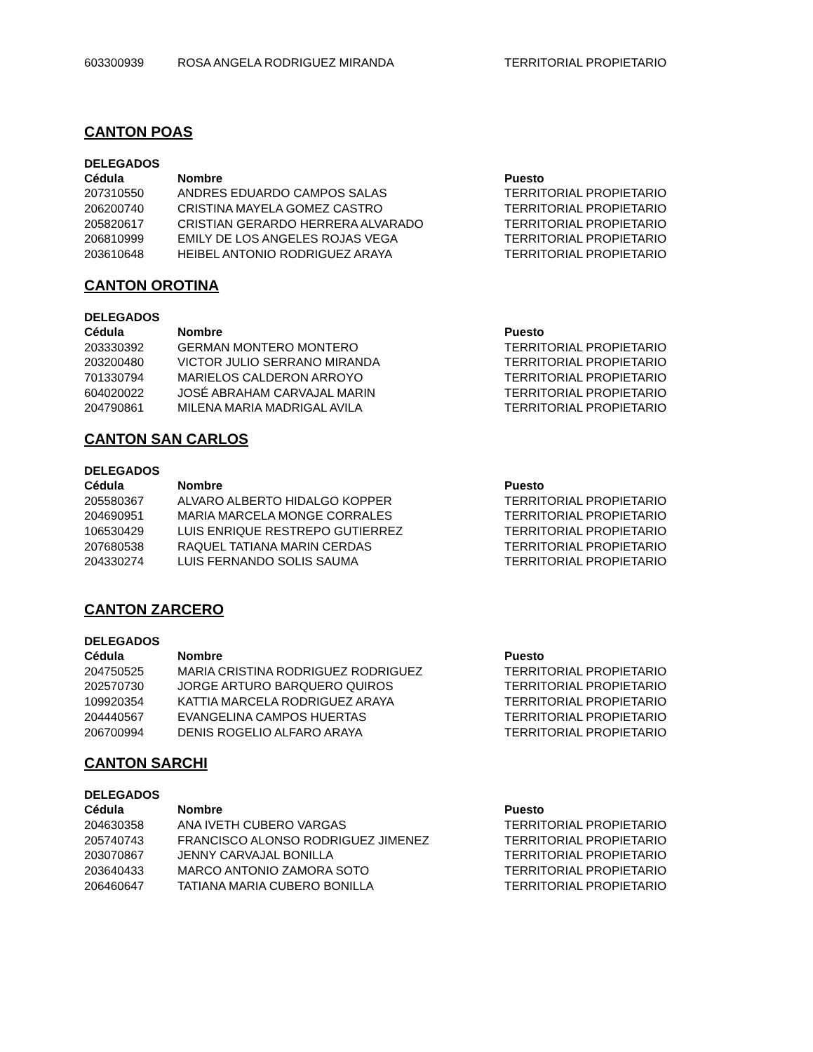| 603300939 | ROSA ANGELA RODRIGUEZ MIRANDA | TERRITORIAL PROPIETARIO |
CANTON POAS
DELEGADOS
| Cédula | Nombre | Puesto |
| --- | --- | --- |
| 207310550 | ANDRES EDUARDO CAMPOS SALAS | TERRITORIAL PROPIETARIO |
| 206200740 | CRISTINA MAYELA GOMEZ CASTRO | TERRITORIAL PROPIETARIO |
| 205820617 | CRISTIAN GERARDO HERRERA ALVARADO | TERRITORIAL PROPIETARIO |
| 206810999 | EMILY DE LOS ANGELES ROJAS VEGA | TERRITORIAL PROPIETARIO |
| 203610648 | HEIBEL ANTONIO RODRIGUEZ ARAYA | TERRITORIAL PROPIETARIO |
CANTON OROTINA
DELEGADOS
| Cédula | Nombre | Puesto |
| --- | --- | --- |
| 203330392 | GERMAN MONTERO MONTERO | TERRITORIAL PROPIETARIO |
| 203200480 | VICTOR JULIO SERRANO MIRANDA | TERRITORIAL PROPIETARIO |
| 701330794 | MARIELOS CALDERON ARROYO | TERRITORIAL PROPIETARIO |
| 604020022 | JOSÉ ABRAHAM CARVAJAL MARIN | TERRITORIAL PROPIETARIO |
| 204790861 | MILENA MARIA MADRIGAL AVILA | TERRITORIAL PROPIETARIO |
CANTON SAN CARLOS
DELEGADOS
| Cédula | Nombre | Puesto |
| --- | --- | --- |
| 205580367 | ALVARO ALBERTO HIDALGO KOPPER | TERRITORIAL PROPIETARIO |
| 204690951 | MARIA MARCELA MONGE CORRALES | TERRITORIAL PROPIETARIO |
| 106530429 | LUIS ENRIQUE RESTREPO GUTIERREZ | TERRITORIAL PROPIETARIO |
| 207680538 | RAQUEL TATIANA MARIN CERDAS | TERRITORIAL PROPIETARIO |
| 204330274 | LUIS FERNANDO SOLIS SAUMA | TERRITORIAL PROPIETARIO |
CANTON ZARCERO
DELEGADOS
| Cédula | Nombre | Puesto |
| --- | --- | --- |
| 204750525 | MARIA CRISTINA RODRIGUEZ RODRIGUEZ | TERRITORIAL PROPIETARIO |
| 202570730 | JORGE ARTURO BARQUERO QUIROS | TERRITORIAL PROPIETARIO |
| 109920354 | KATTIA MARCELA RODRIGUEZ ARAYA | TERRITORIAL PROPIETARIO |
| 204440567 | EVANGELINA CAMPOS HUERTAS | TERRITORIAL PROPIETARIO |
| 206700994 | DENIS ROGELIO ALFARO ARAYA | TERRITORIAL PROPIETARIO |
CANTON SARCHI
DELEGADOS
| Cédula | Nombre | Puesto |
| --- | --- | --- |
| 204630358 | ANA IVETH CUBERO VARGAS | TERRITORIAL PROPIETARIO |
| 205740743 | FRANCISCO ALONSO RODRIGUEZ JIMENEZ | TERRITORIAL PROPIETARIO |
| 203070867 | JENNY CARVAJAL BONILLA | TERRITORIAL PROPIETARIO |
| 203640433 | MARCO ANTONIO ZAMORA SOTO | TERRITORIAL PROPIETARIO |
| 206460647 | TATIANA MARIA CUBERO BONILLA | TERRITORIAL PROPIETARIO |